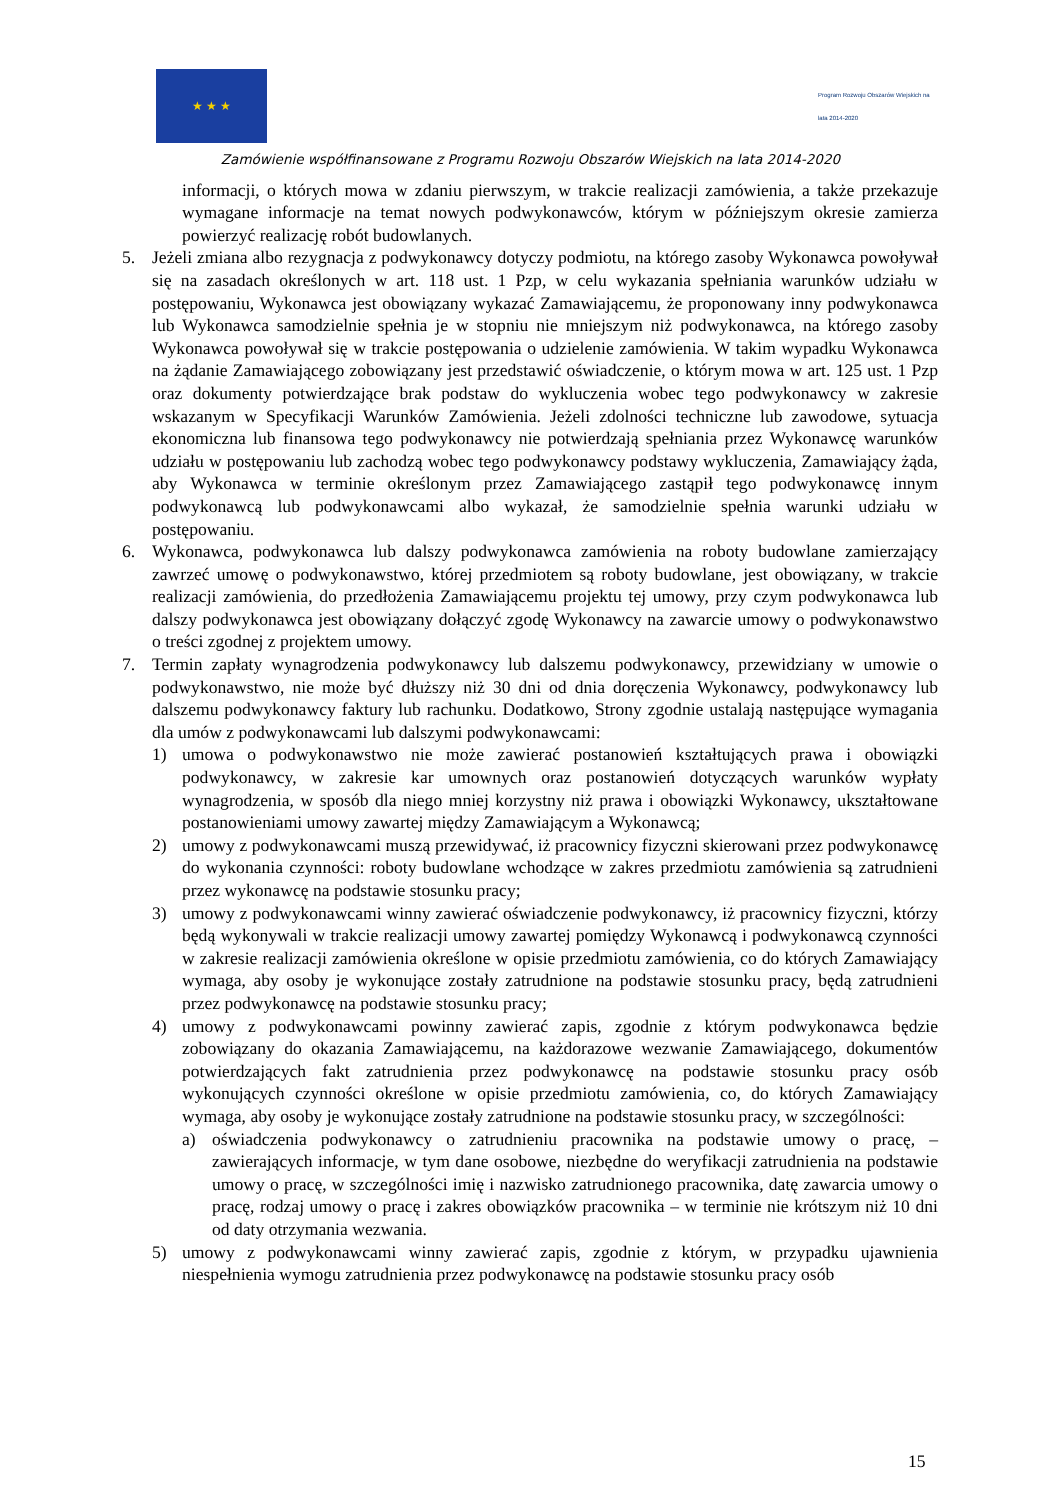★ ★ ★
Program Rozwoju Obszarów Wiejskich na lata 2014-2020
Zamówienie współfinansowane z Programu Rozwoju Obszarów Wiejskich na lata 2014-2020
informacji, o których mowa w zdaniu pierwszym, w trakcie realizacji zamówienia, a także przekazuje wymagane informacje na temat nowych podwykonawców, którym w późniejszym okresie zamierza powierzyć realizację robót budowlanych.
5. Jeżeli zmiana albo rezygnacja z podwykonawcy dotyczy podmiotu, na którego zasoby Wykonawca powoływał się na zasadach określonych w art. 118 ust. 1 Pzp, w celu wykazania spełniania warunków udziału w postępowaniu, Wykonawca jest obowiązany wykazać Zamawiającemu, że proponowany inny podwykonawca lub Wykonawca samodzielnie spełnia je w stopniu nie mniejszym niż podwykonawca, na którego zasoby Wykonawca powoływał się w trakcie postępowania o udzielenie zamówienia. W takim wypadku Wykonawca na żądanie Zamawiającego zobowiązany jest przedstawić oświadczenie, o którym mowa w art. 125 ust. 1 Pzp oraz dokumenty potwierdzające brak podstaw do wykluczenia wobec tego podwykonawcy w zakresie wskazanym w Specyfikacji Warunków Zamówienia. Jeżeli zdolności techniczne lub zawodowe, sytuacja ekonomiczna lub finansowa tego podwykonawcy nie potwierdzają spełniania przez Wykonawcę warunków udziału w postępowaniu lub zachodzą wobec tego podwykonawcy podstawy wykluczenia, Zamawiający żąda, aby Wykonawca w terminie określonym przez Zamawiającego zastąpił tego podwykonawcę innym podwykonawcą lub podwykonawcami albo wykazał, że samodzielnie spełnia warunki udziału w postępowaniu.
6. Wykonawca, podwykonawca lub dalszy podwykonawca zamówienia na roboty budowlane zamierzający zawrzeć umowę o podwykonawstwo, której przedmiotem są roboty budowlane, jest obowiązany, w trakcie realizacji zamówienia, do przedłożenia Zamawiającemu projektu tej umowy, przy czym podwykonawca lub dalszy podwykonawca jest obowiązany dołączyć zgodę Wykonawcy na zawarcie umowy o podwykonawstwo o treści zgodnej z projektem umowy.
7. Termin zapłaty wynagrodzenia podwykonawcy lub dalszemu podwykonawcy, przewidziany w umowie o podwykonawstwo, nie może być dłuższy niż 30 dni od dnia doręczenia Wykonawcy, podwykonawcy lub dalszemu podwykonawcy faktury lub rachunku. Dodatkowo, Strony zgodnie ustalają następujące wymagania dla umów z podwykonawcami lub dalszymi podwykonawcami:
1) umowa o podwykonawstwo nie może zawierać postanowień kształtujących prawa i obowiązki podwykonawcy, w zakresie kar umownych oraz postanowień dotyczących warunków wypłaty wynagrodzenia, w sposób dla niego mniej korzystny niż prawa i obowiązki Wykonawcy, ukształtowane postanowieniami umowy zawartej między Zamawiającym a Wykonawcą;
2) umowy z podwykonawcami muszą przewidywać, iż pracownicy fizyczni skierowani przez podwykonawcę do wykonania czynności: roboty budowlane wchodzące w zakres przedmiotu zamówienia są zatrudnieni przez wykonawcę na podstawie stosunku pracy;
3) umowy z podwykonawcami winny zawierać oświadczenie podwykonawcy, iż pracownicy fizyczni, którzy będą wykonywali w trakcie realizacji umowy zawartej pomiędzy Wykonawcą i podwykonawcą czynności w zakresie realizacji zamówienia określone w opisie przedmiotu zamówienia, co do których Zamawiający wymaga, aby osoby je wykonujące zostały zatrudnione na podstawie stosunku pracy, będą zatrudnieni przez podwykonawcę na podstawie stosunku pracy;
4) umowy z podwykonawcami powinny zawierać zapis, zgodnie z którym podwykonawca będzie zobowiązany do okazania Zamawiającemu, na każdorazowe wezwanie Zamawiającego, dokumentów potwierdzających fakt zatrudnienia przez podwykonawcę na podstawie stosunku pracy osób wykonujących czynności określone w opisie przedmiotu zamówienia, co, do których Zamawiający wymaga, aby osoby je wykonujące zostały zatrudnione na podstawie stosunku pracy, w szczególności:
a) oświadczenia podwykonawcy o zatrudnieniu pracownika na podstawie umowy o pracę, – zawierających informacje, w tym dane osobowe, niezbędne do weryfikacji zatrudnienia na podstawie umowy o pracę, w szczególności imię i nazwisko zatrudnionego pracownika, datę zawarcia umowy o pracę, rodzaj umowy o pracę i zakres obowiązków pracownika – w terminie nie krótszym niż 10 dni od daty otrzymania wezwania.
5) umowy z podwykonawcami winny zawierać zapis, zgodnie z którym, w przypadku ujawnienia niespełnienia wymogu zatrudnienia przez podwykonawcę na podstawie stosunku pracy osób
15